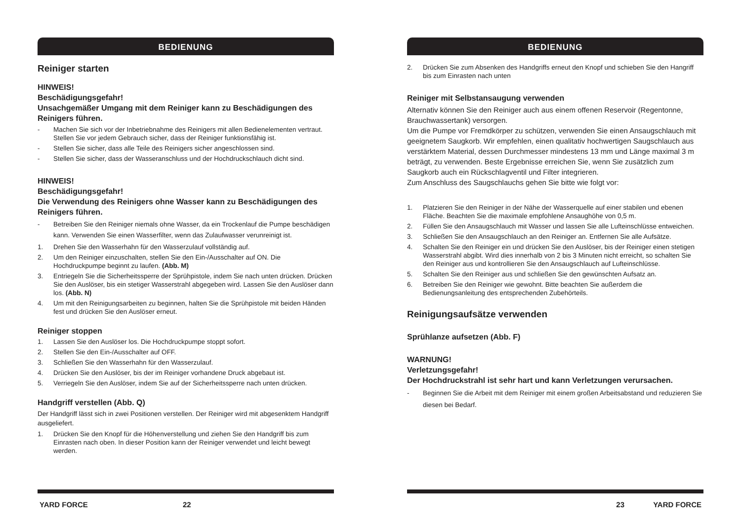BEDIENUNG
Reiniger starten
HINWEIS!
Beschädigungsgefahr!
Unsachgemäßer Umgang mit dem Reiniger kann zu Beschädigungen des Reinigers führen.
- Machen Sie sich vor der Inbetriebnahme des Reinigers mit allen Bedienelementen vertraut. Stellen Sie vor jedem Gebrauch sicher, dass der Reiniger funktionsfähig ist.
- Stellen Sie sicher, dass alle Teile des Reinigers sicher angeschlossen sind.
- Stellen Sie sicher, dass der Wasseranschluss und der Hochdruckschlauch dicht sind.
HINWEIS!
Beschädigungsgefahr!
Die Verwendung des Reinigers ohne Wasser kann zu Beschädigungen des Reinigers führen.
- Betreiben Sie den Reiniger niemals ohne Wasser, da ein Trockenlauf die Pumpe beschädigen kann. Verwenden Sie einen Wasserfilter, wenn das Zulaufwasser verunreinigt ist.
1. Drehen Sie den Wasserhahn für den Wasserzulauf vollständig auf.
2. Um den Reiniger einzuschalten, stellen Sie den Ein-/Ausschalter auf ON. Die Hochdruckpumpe beginnt zu laufen. (Abb. M)
3. Entriegeln Sie die Sicherheitssperre der Sprühpistole, indem Sie nach unten drücken. Drücken Sie den Auslöser, bis ein stetiger Wasserstrahl abgegeben wird. Lassen Sie den Auslöser dann los. (Abb. N)
4. Um mit den Reinigungsarbeiten zu beginnen, halten Sie die Sprühpistole mit beiden Händen fest und drücken Sie den Auslöser erneut.
Reiniger stoppen
1. Lassen Sie den Auslöser los. Die Hochdruckpumpe stoppt sofort.
2. Stellen Sie den Ein-/Ausschalter auf OFF.
3. Schließen Sie den Wasserhahn für den Wasserzulauf.
4. Drücken Sie den Auslöser, bis der im Reiniger vorhandene Druck abgebaut ist.
5. Verriegeln Sie den Auslöser, indem Sie auf der Sicherheitssperre nach unten drücken.
Handgriff verstellen (Abb. Q)
Der Handgriff lässt sich in zwei Positionen verstellen. Der Reiniger wird mit abgesenktem Handgriff ausgeliefert.
1. Drücken Sie den Knopf für die Höhenverstellung und ziehen Sie den Handgriff bis zum Einrasten nach oben. In dieser Position kann der Reiniger verwendet und leicht bewegt werden.
YARD FORCE 22
BEDIENUNG
2. Drücken Sie zum Absenken des Handgriffs erneut den Knopf und schieben Sie den Hangriff bis zum Einrasten nach unten
Reiniger mit Selbstansaugung verwenden
Alternativ können Sie den Reiniger auch aus einem offenen Reservoir (Regentonne, Brauchwassertank) versorgen.
Um die Pumpe vor Fremdkörper zu schützen, verwenden Sie einen Ansaugschlauch mit geeignetem Saugkorb. Wir empfehlen, einen qualitativ hochwertigen Saugschlauch aus verstärktem Material, dessen Durchmesser mindestens 13 mm und Länge maximal 3 m beträgt, zu verwenden. Beste Ergebnisse erreichen Sie, wenn Sie zusätzlich zum Saugkorb auch ein Rückschlagventil und Filter integrieren.
Zum Anschluss des Saugschlauchs gehen Sie bitte wie folgt vor:
1. Platzieren Sie den Reiniger in der Nähe der Wasserquelle auf einer stabilen und ebenen Fläche. Beachten Sie die maximale empfohlene Ansaughöhe von 0,5 m.
2. Füllen Sie den Ansaugschlauch mit Wasser und lassen Sie alle Lufteinschlüsse entweichen.
3. Schließen Sie den Ansaugschlauch an den Reiniger an. Entfernen Sie alle Aufsätze.
4. Schalten Sie den Reiniger ein und drücken Sie den Auslöser, bis der Reiniger einen stetigen Wasserstrahl abgibt. Wird dies innerhalb von 2 bis 3 Minuten nicht erreicht, so schalten Sie den Reiniger aus und kontrollieren Sie den Ansaugschlauch auf Lufteinschlüsse.
5. Schalten Sie den Reiniger aus und schließen Sie den gewünschten Aufsatz an.
6. Betreiben Sie den Reiniger wie gewohnt. Bitte beachten Sie außerdem die Bedienungsanleitung des entsprechenden Zubehörteils.
Reinigungsaufsätze verwenden
Sprühlanze aufsetzen (Abb. F)
WARNUNG!
Verletzungsgefahr!
Der Hochdruckstrahl ist sehr hart und kann Verletzungen verursachen.
- Beginnen Sie die Arbeit mit dem Reiniger mit einem großen Arbeitsabstand und reduzieren Sie diesen bei Bedarf.
23 YARD FORCE